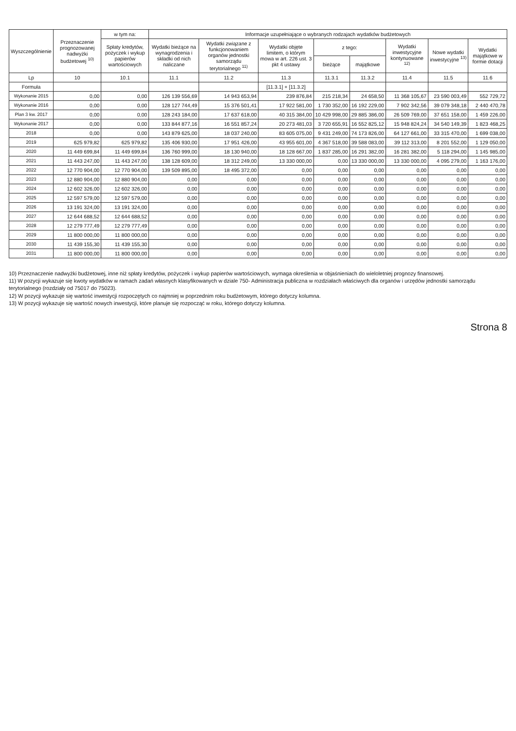| Wyszczególnienie | Przeznaczenie prognozowanej nadwyżki budżetowej <sup>10)</sup> | w tym na: | Informacje uzupełniające o wybranych rodzajach wydatków budżetowych | | | | | | | |
| --- | --- | --- | --- | --- | --- | --- | --- | --- | --- | --- |
| | | Spłaty kredytów, pożyczek i wykup papierów wartościowych | Wydatki bieżące na wynagrodzenia i składki od nich naliczane | Wydatki związane z funkcjonowaniem organów jednostki samorządu terytorialnego <sup>11)</sup> | Wydatki objęte limitem, o którym mowa w art. 226 ust. 3 pkt 4 ustawy | z tego: | | Wydatki inwestycyjne kontynuowane <sup>12)</sup> | Nowe wydatki inwestycyjne <sup>13)</sup> | Wydatki majątkowe w formie dotacji |
| | | | | | | bieżące | majątkowe | | | |
| Lp | 10 | 10.1 | 11.1 | 11.2 | 11.3 | 11.3.1 | 11.3.2 | 11.4 | 11.5 | 11.6 |
| Formuła | | | | | [11.3.1] + [11.3.2] | | | | | |
| Wykonanie 2015 | 0,00 | 0,00 | 126 139 556,69 | 14 943 653,94 | 239 876,84 | 215 218,34 | 24 658,50 | 11 368 105,67 | 23 590 003,49 | 552 729,72 |
| Wykonanie 2016 | 0,00 | 0,00 | 128 127 744,49 | 15 376 501,41 | 17 922 581,00 | 1 730 352,00 | 16 192 229,00 | 7 902 342,56 | 39 079 348,18 | 2 440 470,78 |
| Plan 3 kw. 2017 | 0,00 | 0,00 | 128 243 184,00 | 17 637 618,00 | 40 315 384,00 | 10 429 998,00 | 29 885 386,00 | 26 509 769,00 | 37 651 158,00 | 1 459 226,00 |
| Wykonanie 2017 | 0,00 | 0,00 | 133 844 877,16 | 16 551 857,24 | 20 273 481,03 | 3 720 655,91 | 16 552 825,12 | 15 948 824,24 | 34 540 149,39 | 1 823 468,25 |
| 2018 | 0,00 | 0,00 | 143 879 625,00 | 18 037 240,00 | 83 605 075,00 | 9 431 249,00 | 74 173 826,00 | 64 127 661,00 | 33 315 470,00 | 1 699 038,00 |
| 2019 | 625 979,82 | 625 979,82 | 135 406 930,00 | 17 951 426,00 | 43 955 601,00 | 4 367 518,00 | 39 588 083,00 | 39 112 313,00 | 8 201 552,00 | 1 129 050,00 |
| 2020 | 11 449 699,84 | 11 449 699,84 | 136 760 999,00 | 18 130 940,00 | 18 128 667,00 | 1 837 285,00 | 16 291 382,00 | 16 281 382,00 | 5 118 294,00 | 1 145 985,00 |
| 2021 | 11 443 247,00 | 11 443 247,00 | 138 128 609,00 | 18 312 249,00 | 13 330 000,00 | 0,00 | 13 330 000,00 | 13 330 000,00 | 4 095 279,00 | 1 163 176,00 |
| 2022 | 12 770 904,00 | 12 770 904,00 | 139 509 895,00 | 18 495 372,00 | 0,00 | 0,00 | 0,00 | 0,00 | 0,00 | 0,00 |
| 2023 | 12 880 904,00 | 12 880 904,00 | 0,00 | 0,00 | 0,00 | 0,00 | 0,00 | 0,00 | 0,00 | 0,00 |
| 2024 | 12 602 326,00 | 12 602 326,00 | 0,00 | 0,00 | 0,00 | 0,00 | 0,00 | 0,00 | 0,00 | 0,00 |
| 2025 | 12 597 579,00 | 12 597 579,00 | 0,00 | 0,00 | 0,00 | 0,00 | 0,00 | 0,00 | 0,00 | 0,00 |
| 2026 | 13 191 324,00 | 13 191 324,00 | 0,00 | 0,00 | 0,00 | 0,00 | 0,00 | 0,00 | 0,00 | 0,00 |
| 2027 | 12 644 688,52 | 12 644 688,52 | 0,00 | 0,00 | 0,00 | 0,00 | 0,00 | 0,00 | 0,00 | 0,00 |
| 2028 | 12 279 777,49 | 12 279 777,49 | 0,00 | 0,00 | 0,00 | 0,00 | 0,00 | 0,00 | 0,00 | 0,00 |
| 2029 | 11 800 000,00 | 11 800 000,00 | 0,00 | 0,00 | 0,00 | 0,00 | 0,00 | 0,00 | 0,00 | 0,00 |
| 2030 | 11 439 155,30 | 11 439 155,30 | 0,00 | 0,00 | 0,00 | 0,00 | 0,00 | 0,00 | 0,00 | 0,00 |
| 2031 | 11 800 000,00 | 11 800 000,00 | 0,00 | 0,00 | 0,00 | 0,00 | 0,00 | 0,00 | 0,00 | 0,00 |
10) Przeznaczenie nadwyżki budżetowej, inne niż spłaty kredytów, pożyczek i wykup papierów wartościowych, wymaga określenia w objaśnieniach do wieloletniej prognozy finansowej.
11) W pozycji wykazuje się kwoty wydatków w ramach zadań własnych klasyfikowanych w dziale 750- Administracja publiczna w rozdziałach właściwych dla organów i urzędów jednostki samorządu terytorialnego (rozdziały od 75017 do 75023).
12) W pozycji wykazuje się wartość inwestycji rozpoczętych co najmniej w poprzednim roku budżetowym, którego dotyczy kolumna.
13) W pozycji wykazuje się wartość nowych inwestycji, które planuje się rozpocząć w roku, którego dotyczy kolumna.
Strona 8